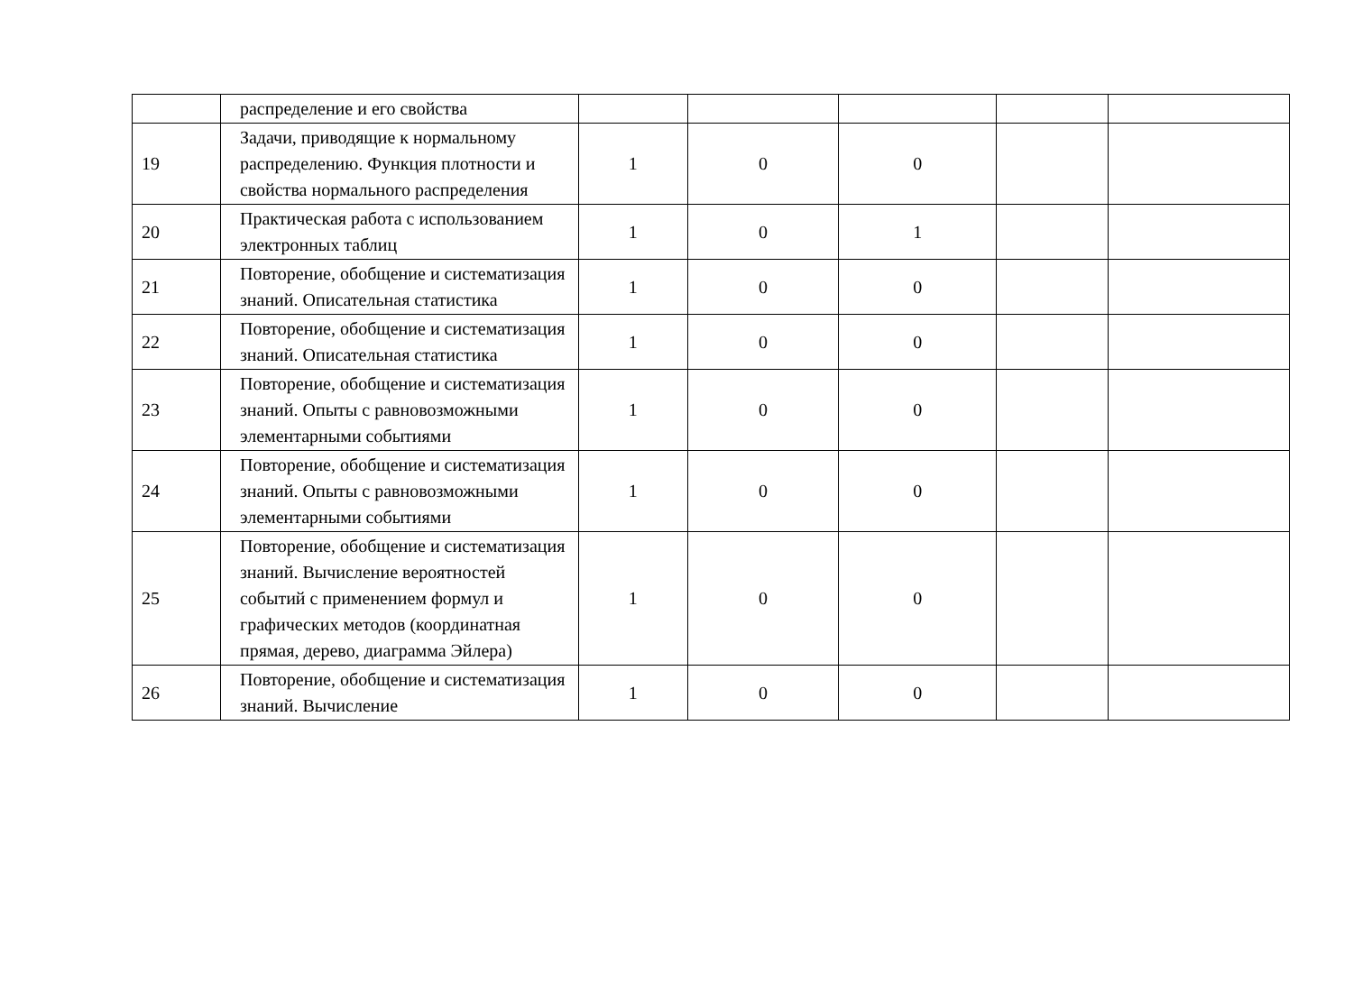| | распределение и его свойства | | | | | |
| 19 | Задачи, приводящие к нормальному распределению. Функция плотности и свойства нормального распределения | 1 | 0 | 0 | | |
| 20 | Практическая работа с использованием электронных таблиц | 1 | 0 | 1 | | |
| 21 | Повторение, обобщение и систематизация знаний. Описательная статистика | 1 | 0 | 0 | | |
| 22 | Повторение, обобщение и систематизация знаний. Описательная статистика | 1 | 0 | 0 | | |
| 23 | Повторение, обобщение и систематизация знаний. Опыты с равновозможными элементарными событиями | 1 | 0 | 0 | | |
| 24 | Повторение, обобщение и систематизация знаний. Опыты с равновозможными элементарными событиями | 1 | 0 | 0 | | |
| 25 | Повторение, обобщение и систематизация знаний. Вычисление вероятностей событий с применением формул и графических методов (координатная прямая, дерево, диаграмма Эйлера) | 1 | 0 | 0 | | |
| 26 | Повторение, обобщение и систематизация знаний. Вычисление | 1 | 0 | 0 | | |